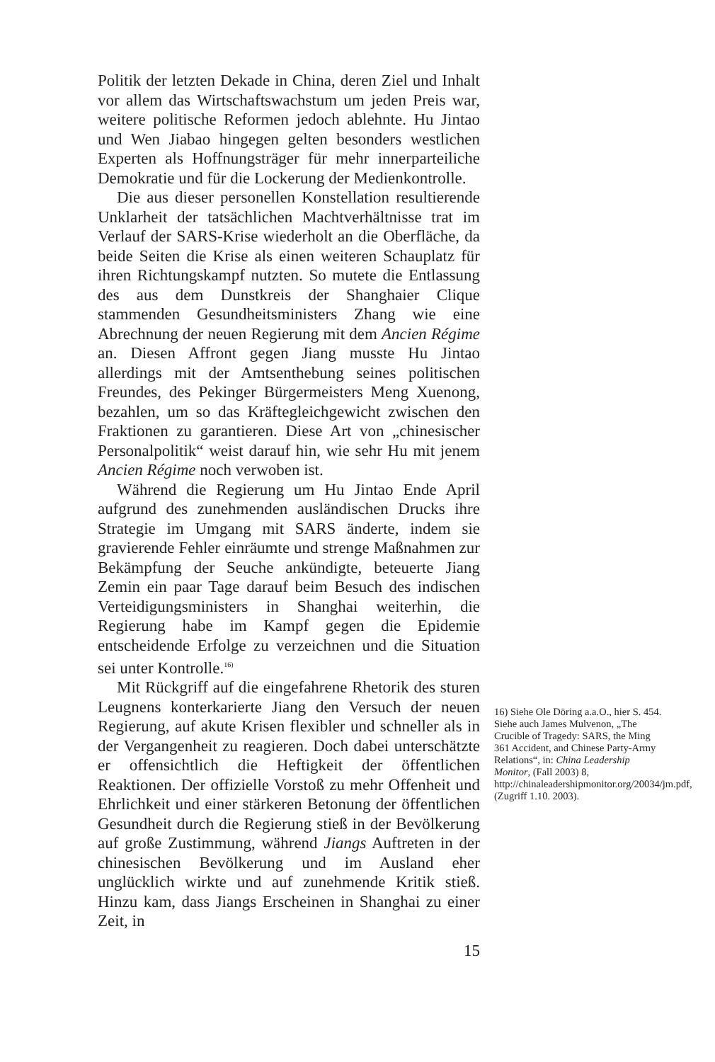Politik der letzten Dekade in China, deren Ziel und Inhalt vor allem das Wirtschaftswachstum um jeden Preis war, weitere politische Reformen jedoch ablehnte. Hu Jintao und Wen Jiabao hingegen gelten besonders westlichen Experten als Hoffnungsträger für mehr innerparteiliche Demokratie und für die Lockerung der Medienkontrolle.
Die aus dieser personellen Konstellation resultierende Unklarheit der tatsächlichen Machtverhältnisse trat im Verlauf der SARS-Krise wiederholt an die Oberfläche, da beide Seiten die Krise als einen weiteren Schauplatz für ihren Richtungskampf nutzten. So mutete die Entlassung des aus dem Dunstkreis der Shanghaier Clique stammenden Gesundheitsministers Zhang wie eine Abrechnung der neuen Regierung mit dem Ancien Régime an. Diesen Affront gegen Jiang musste Hu Jintao allerdings mit der Amtsenthebung seines politischen Freundes, des Pekinger Bürgermeisters Meng Xuenong, bezahlen, um so das Kräftegleichgewicht zwischen den Fraktionen zu garantieren. Diese Art von „chinesischer Personalpolitik“ weist darauf hin, wie sehr Hu mit jenem Ancien Régime noch verwoben ist.
Während die Regierung um Hu Jintao Ende April aufgrund des zunehmenden ausländischen Drucks ihre Strategie im Umgang mit SARS änderte, indem sie gravierende Fehler einräumte und strenge Maßnahmen zur Bekämpfung der Seuche ankündigte, beteuerte Jiang Zemin ein paar Tage darauf beim Besuch des indischen Verteidigungsministers in Shanghai weiterhin, die Regierung habe im Kampf gegen die Epidemie entscheidende Erfolge zu verzeichnen und die Situation sei unter Kontrolle.<sup>16)</sup>
Mit Rückgriff auf die eingefahrene Rhetorik des sturen Leugnens konterkarierte Jiang den Versuch der neuen Regierung, auf akute Krisen flexibler und schneller als in der Vergangenheit zu reagieren. Doch dabei unterschätzte er offensichtlich die Heftigkeit der öffentlichen Reaktionen. Der offizielle Vorstoß zu mehr Offenheit und Ehrlichkeit und einer stärkeren Betonung der öffentlichen Gesundheit durch die Regierung stieß in der Bevölkerung auf große Zustimmung, während Jiangs Auftreten in der chinesischen Bevölkerung und im Ausland eher unglücklich wirkte und auf zunehmende Kritik stieß. Hinzu kam, dass Jiangs Erscheinen in Shanghai zu einer Zeit, in
15
16) Siehe Ole Döring a.a.O., hier S. 454. Siehe auch James Mulvenon, „The Crucible of Tragedy: SARS, the Ming 361 Accident, and Chinese Party-Army Relations“, in: China Leadership Monitor, (Fall 2003) 8, http://chinaleadershipmonitor.org/20034/jm.pdf, (Zugriff 1.10. 2003).